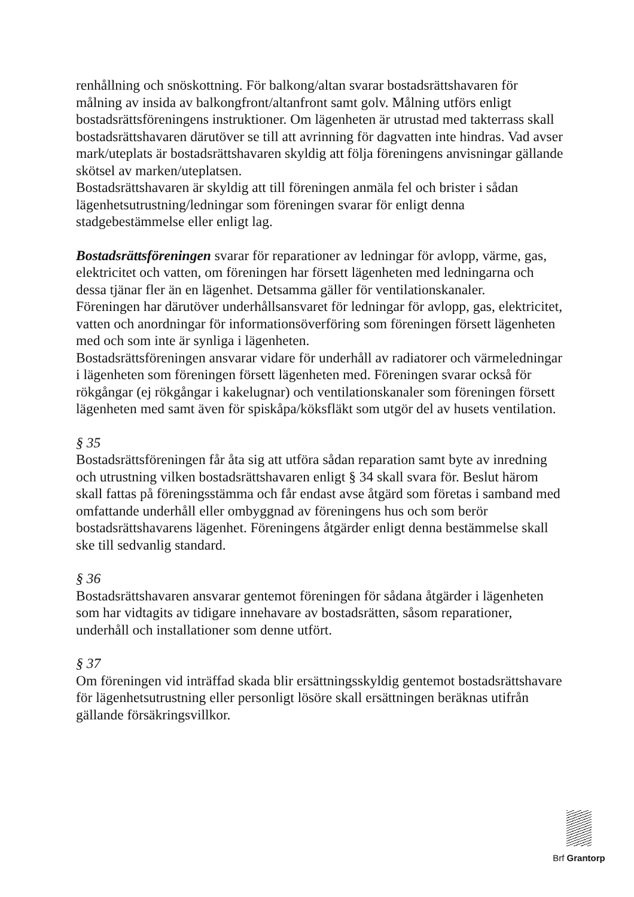renhållning och snöskottning. För balkong/altan svarar bostadsrättshavaren för målning av insida av balkongfront/altanfront samt golv. Målning utförs enligt bostadsrättsföreningens instruktioner. Om lägenheten är utrustad med takterrass skall bostadsrättshavaren därutöver se till att avrinning för dagvatten inte hindras. Vad avser mark/uteplats är bostadsrättshavaren skyldig att följa föreningens anvisningar gällande skötsel av marken/uteplatsen.
Bostadsrättshavaren är skyldig att till föreningen anmäla fel och brister i sådan lägenhetsutrustning/ledningar som föreningen svarar för enligt denna stadgebestämmelse eller enligt lag.
Bostadsrättsföreningen svarar för reparationer av ledningar för avlopp, värme, gas, elektricitet och vatten, om föreningen har försett lägenheten med ledningarna och dessa tjänar fler än en lägenhet. Detsamma gäller för ventilationskanaler.
Föreningen har därutöver underhållsansvaret för ledningar för avlopp, gas, elektricitet, vatten och anordningar för informationsöverföring som föreningen försett lägenheten med och som inte är synliga i lägenheten.
Bostadsrättsföreningen ansvarar vidare för underhåll av radiatorer och värmeledningar i lägenheten som föreningen försett lägenheten med. Föreningen svarar också för rökgångar (ej rökgångar i kakelugnar) och ventilationskanaler som föreningen försett lägenheten med samt även för spiskåpa/köksfläkt som utgör del av husets ventilation.
§ 35
Bostadsrättsföreningen får åta sig att utföra sådan reparation samt byte av inredning och utrustning vilken bostadsrättshavaren enligt § 34 skall svara för. Beslut härom skall fattas på föreningsstämma och får endast avse åtgärd som företas i samband med omfattande underhåll eller ombyggnad av föreningens hus och som berör bostadsrättshavarens lägenhet. Föreningens åtgärder enligt denna bestämmelse skall ske till sedvanlig standard.
§ 36
Bostadsrättshavaren ansvarar gentemot föreningen för sådana åtgärder i lägenheten som har vidtagits av tidigare innehavare av bostadsrätten, såsom reparationer, underhåll och installationer som denne utfört.
§ 37
Om föreningen vid inträffad skada blir ersättningsskyldig gentemot bostadsrättshavare för lägenhetsutrustning eller personligt lösöre skall ersättningen beräknas utifrån gällande försäkringsvillkor.
Brf Grantorp